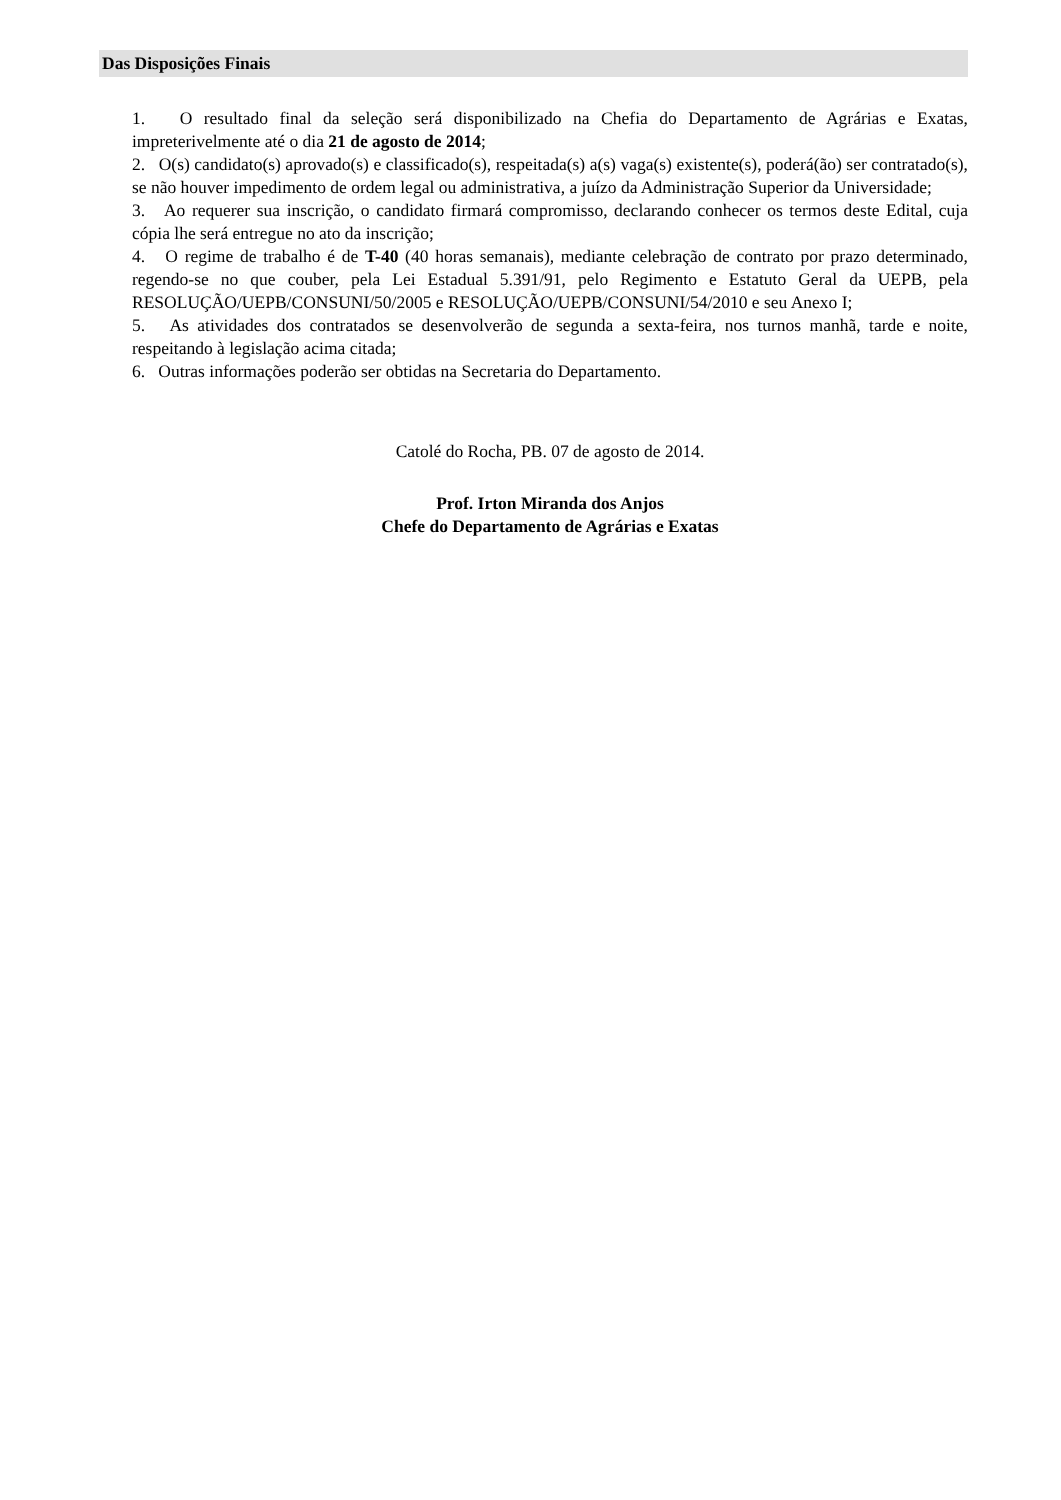Das Disposições Finais
1. O resultado final da seleção será disponibilizado na Chefia do Departamento de Agrárias e Exatas, impreterivelmente até o dia 21 de agosto de 2014;
2. O(s) candidato(s) aprovado(s) e classificado(s), respeitada(s) a(s) vaga(s) existente(s), poderá(ão) ser contratado(s), se não houver impedimento de ordem legal ou administrativa, a juízo da Administração Superior da Universidade;
3. Ao requerer sua inscrição, o candidato firmará compromisso, declarando conhecer os termos deste Edital, cuja cópia lhe será entregue no ato da inscrição;
4. O regime de trabalho é de T-40 (40 horas semanais), mediante celebração de contrato por prazo determinado, regendo-se no que couber, pela Lei Estadual 5.391/91, pelo Regimento e Estatuto Geral da UEPB, pela RESOLUÇÃO/UEPB/CONSUNI/50/2005 e RESOLUÇÃO/UEPB/CONSUNI/54/2010 e seu Anexo I;
5. As atividades dos contratados se desenvolverão de segunda a sexta-feira, nos turnos manhã, tarde e noite, respeitando à legislação acima citada;
6. Outras informações poderão ser obtidas na Secretaria do Departamento.
Catolé do Rocha, PB. 07 de agosto de 2014.
Prof. Irton Miranda dos Anjos
Chefe do Departamento de Agrárias e Exatas